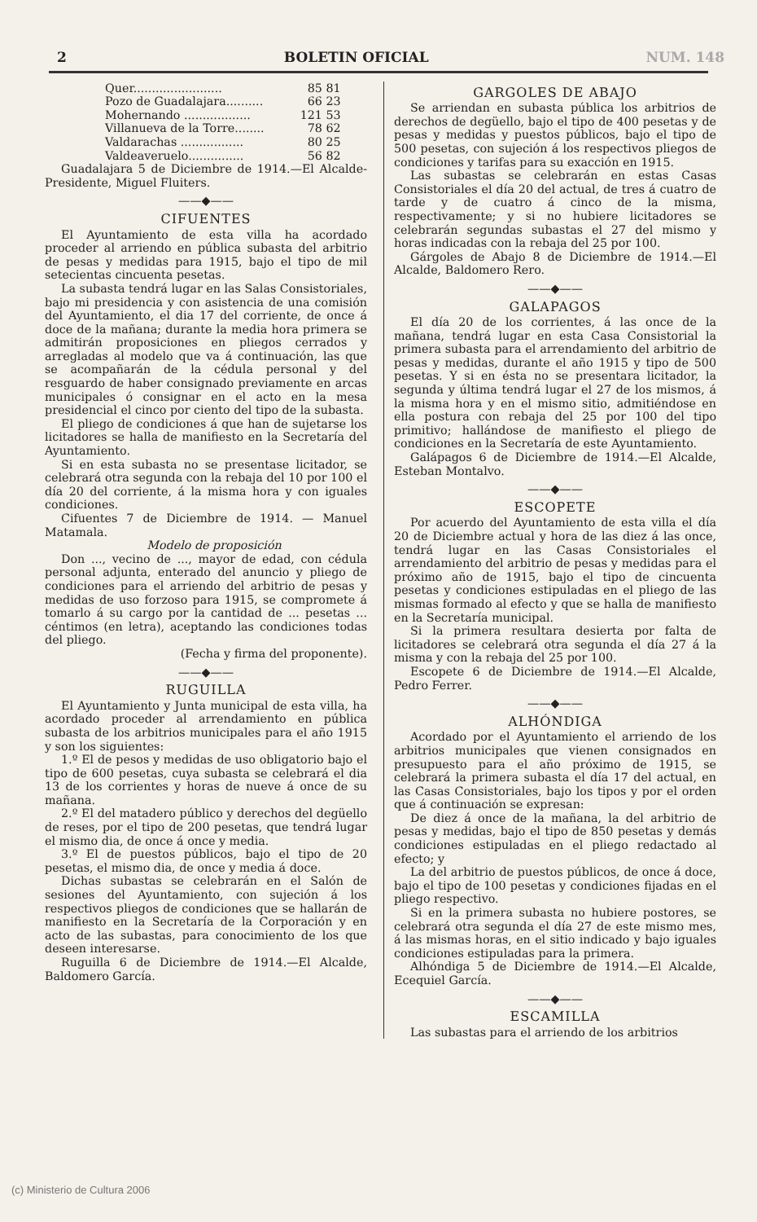2 BOLETIN OFICIAL NUM. 148
| Quer........................ | 85 81 |
| Pozo de Guadalajara.......... | 66 23 |
| Mohernando .................. | 121 53 |
| Villanueva de la Torre........ | 78 62 |
| Valdarachas ................. | 80 25 |
| Valdeaveruelo............... | 56 82 |
Guadalajara 5 de Diciembre de 1914.—El Alcalde-Presidente, Miguel Fluiters.
——◆——
CIFUENTES
El Ayuntamiento de esta villa ha acordado proceder al arriendo en pública subasta del arbitrio de pesas y medidas para 1915, bajo el tipo de mil setecientas cincuenta pesetas.
La subasta tendrá lugar en las Salas Consistoriales, bajo mi presidencia y con asistencia de una comisión del Ayuntamiento, el dia 17 del corriente, de once á doce de la mañana; durante la media hora primera se admitirán proposiciones en pliegos cerrados y arregladas al modelo que va á continuación, las que se acompañarán de la cédula personal y del resguardo de haber consignado previamente en arcas municipales ó consignar en el acto en la mesa presidencial el cinco por ciento del tipo de la subasta.
El pliego de condiciones á que han de sujetarse los licitadores se halla de manifiesto en la Secretaría del Ayuntamiento.
Si en esta subasta no se presentase licitador, se celebrará otra segunda con la rebaja del 10 por 100 el día 20 del corriente, á la misma hora y con iguales condiciones.
Cifuentes 7 de Diciembre de 1914. — Manuel Matamala.
Modelo de proposición
Don ..., vecino de ..., mayor de edad, con cédula personal adjunta, enterado del anuncio y pliego de condiciones para el arriendo del arbitrio de pesas y medidas de uso forzoso para 1915, se compromete á tomarlo á su cargo por la cantidad de ... pesetas ... céntimos (en letra), aceptando las condiciones todas del pliego.
(Fecha y firma del proponente).
——◆——
RUGUILLA
El Ayuntamiento y Junta municipal de esta villa, ha acordado proceder al arrendamiento en pública subasta de los arbitrios municipales para el año 1915 y son los siguientes:
1.º El de pesos y medidas de uso obligatorio bajo el tipo de 600 pesetas, cuya subasta se celebrará el dia 13 de los corrientes y horas de nueve á once de su mañana.
2.º El del matadero público y derechos del degüello de reses, por el tipo de 200 pesetas, que tendrá lugar el mismo dia, de once á once y media.
3.º El de puestos públicos, bajo el tipo de 20 pesetas, el mismo dia, de once y media á doce.
Dichas subastas se celebrarán en el Salón de sesiones del Ayuntamiento, con sujeción á los respectivos pliegos de condiciones que se hallarán de manifiesto en la Secretaría de la Corporación y en acto de las subastas, para conocimiento de los que deseen interesarse.
Ruguilla 6 de Diciembre de 1914.—El Alcalde, Baldomero García.
GARGOLES DE ABAJO
Se arriendan en subasta pública los arbitrios de derechos de degüello, bajo el tipo de 400 pesetas y de pesas y medidas y puestos públicos, bajo el tipo de 500 pesetas, con sujeción á los respectivos pliegos de condiciones y tarifas para su exacción en 1915.
Las subastas se celebrarán en estas Casas Consistoriales el día 20 del actual, de tres á cuatro de tarde y de cuatro á cinco de la misma, respectivamente; y si no hubiere licitadores se celebrarán segundas subastas el 27 del mismo y horas indicadas con la rebaja del 25 por 100.
Gárgoles de Abajo 8 de Diciembre de 1914.—El Alcalde, Baldomero Rero.
——◆——
GALAPAGOS
El día 20 de los corrientes, á las once de la mañana, tendrá lugar en esta Casa Consistorial la primera subasta para el arrendamiento del arbitrio de pesas y medidas, durante el año 1915 y tipo de 500 pesetas. Y si en ésta no se presentara licitador, la segunda y última tendrá lugar el 27 de los mismos, á la misma hora y en el mismo sitio, admitiéndose en ella postura con rebaja del 25 por 100 del tipo primitivo; hallándose de manifiesto el pliego de condiciones en la Secretaría de este Ayuntamiento.
Galápagos 6 de Diciembre de 1914.—El Alcalde, Esteban Montalvo.
——◆——
ESCOPETE
Por acuerdo del Ayuntamiento de esta villa el día 20 de Diciembre actual y hora de las diez á las once, tendrá lugar en las Casas Consistoriales el arrendamiento del arbitrio de pesas y medidas para el próximo año de 1915, bajo el tipo de cincuenta pesetas y condiciones estipuladas en el pliego de las mismas formado al efecto y que se halla de manifiesto en la Secretaría municipal.
Si la primera resultara desierta por falta de licitadores se celebrará otra segunda el día 27 á la misma y con la rebaja del 25 por 100.
Escopete 6 de Diciembre de 1914.—El Alcalde, Pedro Ferrer.
——◆——
ALHÓNDIGA
Acordado por el Ayuntamiento el arriendo de los arbitrios municipales que vienen consignados en presupuesto para el año próximo de 1915, se celebrará la primera subasta el día 17 del actual, en las Casas Consistoriales, bajo los tipos y por el orden que á continuación se expresan:
De diez á once de la mañana, la del arbitrio de pesas y medidas, bajo el tipo de 850 pesetas y demás condiciones estipuladas en el pliego redactado al efecto; y
La del arbitrio de puestos públicos, de once á doce, bajo el tipo de 100 pesetas y condiciones fijadas en el pliego respectivo.
Si en la primera subasta no hubiere postores, se celebrará otra segunda el día 27 de este mismo mes, á las mismas horas, en el sitio indicado y bajo iguales condiciones estipuladas para la primera.
Alhóndiga 5 de Diciembre de 1914.—El Alcalde, Ecequiel García.
——◆——
ESCAMILLA
Las subastas para el arriendo de los arbitrios
(c) Ministerio de Cultura 2006